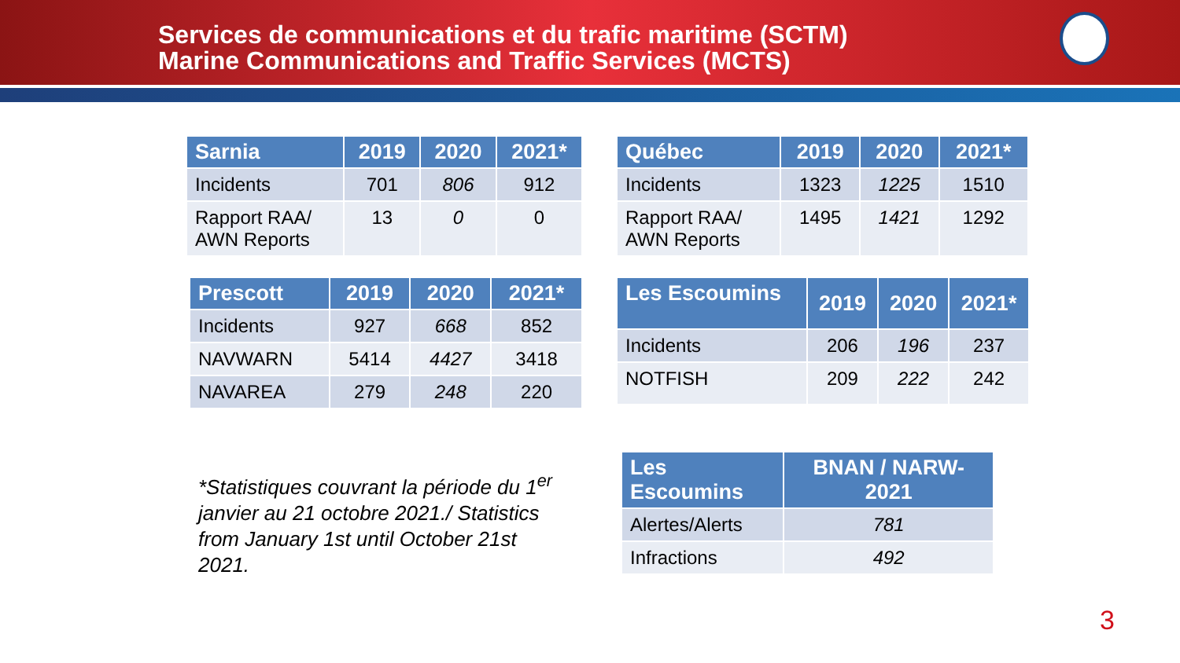Services de communications et du trafic maritime (SCTM)
Marine Communications and Traffic Services (MCTS)
| Sarnia | 2019 | 2020 | 2021* |
| --- | --- | --- | --- |
| Incidents | 701 | 806 | 912 |
| Rapport RAA/ AWN Reports | 13 | 0 | 0 |
| Québec | 2019 | 2020 | 2021* |
| --- | --- | --- | --- |
| Incidents | 1323 | 1225 | 1510 |
| Rapport RAA/ AWN Reports | 1495 | 1421 | 1292 |
| Prescott | 2019 | 2020 | 2021* |
| --- | --- | --- | --- |
| Incidents | 927 | 668 | 852 |
| NAVWARN | 5414 | 4427 | 3418 |
| NAVAREA | 279 | 248 | 220 |
| Les Escoumins | 2019 | 2020 | 2021* |
| --- | --- | --- | --- |
| Incidents | 206 | 196 | 237 |
| NOTFISH | 209 | 222 | 242 |
*Statistiques couvrant la période du 1<sup>er</sup> janvier au 21 octobre 2021./ Statistics from January 1st until October 21st 2021.
| Les Escoumins | BNAN / NARW- 2021 |
| --- | --- |
| Alertes/Alerts | 781 |
| Infractions | 492 |
3